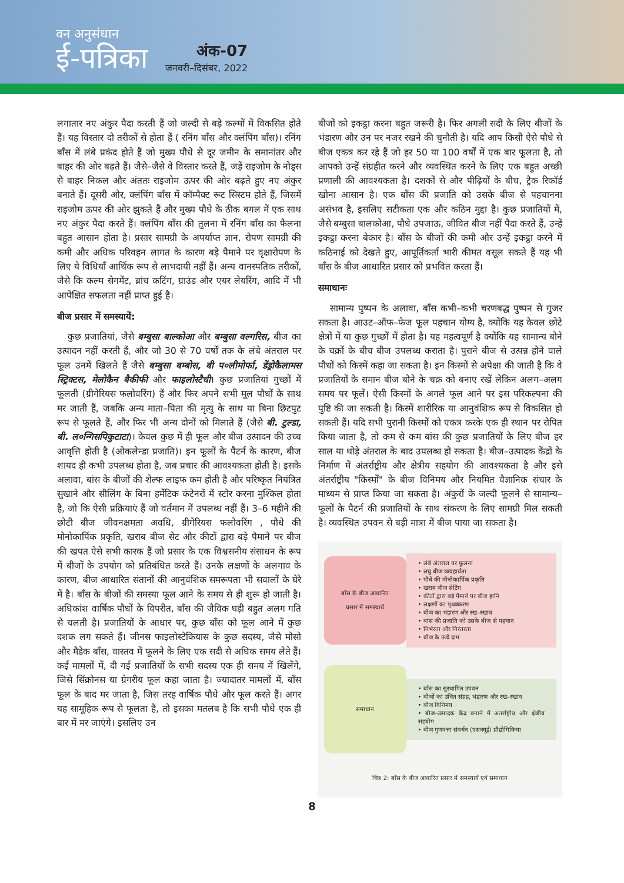वन अनुसंधान
ई-पत्रिका
अंक-07
जनवरी–दिसंबर, 2022
लगातार नए अंकुर पैदा करती हैं जो जल्दी से बड़े कल्मों में विकसित होते हैं। यह विस्तार दो तरीकों से होता हैं ( रनिंग बाँस और क्लंपिंग बाँस)। रनिंग बाँस में लंबे प्रकंद होते हैं जो मुख्य पौधे से दूर जमीन के समानांतर और बाहर की ओर बढ़ते हैं। जैसे–जैसे वे विस्तार करते हैं, जड़ें राइजोम के नोड्स से बाहर निकल और अंततः राइजोम ऊपर की ओर बढ़ते हुए नए अंकुर बनाते हैं। दूसरी ओर, क्लंपिंग बाँस में कॉम्पैक्ट रूट सिस्टम होते हैं, जिसमें राइजोम ऊपर की ओर झुकते हैं और मुख्य पौधे के ठीक बगल में एक साथ नए अंकुर पैदा करते हैं। क्लंपिंग बाँस की तुलना में रनिंग बाँस का फैलना बहुत आसान होता है। प्रसार सामग्री के अपर्याप्त ज्ञान, रोपण सामग्री की कमी और अधिक परिवहन लागत के कारण बड़े पैमाने पर वृक्षारोपण के लिए ये विधियाँ आर्थिक रूप से लाभदायी नहीं हैं। अन्य वानस्पतिक तरीकों, जैसे कि कल्म सेगमेंट, ब्रांच कटिंग, ग्राउंड और एयर लेयरिंग, आदि में भी आपेक्षित सफलता नहीं प्राप्त हुई है।
बीज प्रसार में समस्यायें:
कुछ प्रजातियां, जैसे बम्बुसा बाल्कोआ और बम्बुसा वल्गरिस, बीज का उत्पादन नहीं करती हैं, और जो 30 से 70 वर्षों तक के लंबे अंतराल पर फूल उनमें खिलते हैं जैसे बम्बुसा बम्बोस, बी प०लीमोर्फा, डेंड्रोकैलामस स्ट्रिक्टस, मेलोकैन बैकीफी और फाइलोस्टैची। कुछ प्रजातियां गुच्छों में फूलती (ग्रीगेरियस फलोवरिंग) हैं और फिर अपने सभी मूल पौधों के साथ मर जाती हैं, जबकि अन्य माता–पिता की मृत्यु के साथ या बिना छिटपुट रूप से फूलते हैं, और फिर भी अन्य दोनों को मिलाते हैं (जैसे बी. टुल्डा, बी. ल०न्गिसपिकुटाटा)। केवल कुछ में ही फूल और बीज उत्पादन की उच्च आवृत्ति होती है (ओकलेन्डा प्रजाति)। इन फूलों के पैटर्न के कारण, बीज शायद ही कभी उपलब्ध होता है, जब प्रचार की आवश्यकता होती है। इसके अलावा, बांस के बीजों की शेल्फ लाइफ कम होती है और परिष्कृत नियंत्रित सुखाने और सीलिंग के बिना हर्मेटिक कंटेनरों में स्टोर करना मुश्किल होता है, जो कि ऐसी प्रक्रियाएं हैं जो वर्तमान में उपलब्ध नहीं हैं। 3–6 महीने की छोटी बीज जीवनक्षमता अवधि, ग्रीगेरियस फलोवरिंग , पौधे की मोनोकार्पिक प्रकृति, खराब बीज सेट और कीटों द्वारा बड़े पैमाने पर बीज की खपत ऐसे सभी कारक हैं जो प्रसार के एक विश्वसनीय संसाधन के रूप में बीजों के उपयोग को प्रतिबंधित करते हैं। उनके लक्षणों के अलगाव के कारण, बीज आधारित संतानों की आनुवंशिक समरूपता भी सवालों के घेरे में है। बाँस के बीजों की समस्या फूल आने के समय से ही शुरू हो जाती है। अधिकांश वार्षिक पौधों के विपरीत, बाँस की जैविक घड़ी बहुत अलग गति से चलती है। प्रजातियों के आधार पर, कुछ बाँस को फूल आने में कुछ दशक लग सकते हैं। जीनस फाइलोस्टेकियास के कुछ सदस्य, जैसे मोसो और मैडेक बाँस, वास्तव में फूलने के लिए एक सदी से अधिक समय लेते हैं। कई मामलों में, दी गई प्रजातियों के सभी सदस्य एक ही समय में खिलेंगे, जिसे सिंक्रोनस या ग्रेगरीय फूल कहा जाता है। ज्यादातर मामलों में, बाँस फूल के बाद मर जाता है, जिस तरह वार्षिक पौधे और फूल करते हैं। अगर यह सामूहिक रूप से फूलता है, तो इसका मतलब है कि सभी पौधे एक ही बार में मर जाएंगे। इसलिए उन
बीजों को इकट्ठा करना बहुत जरूरी है। फिर अगली सदी के लिए बीजों के भंडारण और उन पर नजर रखने की चुनौती है। यदि आप किसी ऐसे पौधे से बीज एकत्र कर रहे हैं जो हर 50 या 100 वर्षों में एक बार फूलता है, तो आपको उन्हें संग्रहीत करने और व्यवस्थित करने के लिए एक बहुत अच्छी प्रणाली की आवश्यकता है। दशकों से और पीढ़ियों के बीच, ट्रैक रिकॉर्ड खोना आसान है। एक बाँस की प्रजाति को उसके बीज से पहचानना असंभव है, इसलिए सटीकता एक और कठिन मुद्दा है। कुछ प्रजातियों में, जैसे बम्बुसा बालकोआ, पौधे उपजाऊ, जीवित बीज नहीं पैदा करते हैं, उन्हें इकट्ठा करना बेकार है। बाँस के बीजों की कमी और उन्हें इकट्ठा करने में कठिनाई को देखते हुए, आपूर्तिकर्ता भारी कीमत वसूल सकते हैं यह भी बाँस के बीज आधारित प्रसार को प्रभवित करता हैं।
समाधानः
सामान्य पुष्पन के अलावा, बाँस कभी–कभी चरणबद्ध पुष्पन से गुजर सकता है। आउट–ऑफ–फेज फूल पहचान योग्य है, क्योंकि यह केवल छोटे क्षेत्रों में या कुछ गुच्छों में होता है। यह महत्वपूर्ण है क्योंकि यह सामान्य बोने के चक्रों के बीच बीज उपलब्ध कराता है। पुराने बीज से उत्पन्न होने वाले पौधों को किस्में कहा जा सकता है। इन किस्मों से अपेक्षा की जाती है कि वे प्रजातियों के समान बीज बोने के चक्र को बनाए रखें लेकिन अलग–अलग समय पर फूलें। ऐसी किस्मों के अगले फूल आने पर इस परिकल्पना की पुष्टि की जा सकती है। किस्में शारीरिक या आनुवंशिक रूप से विकसित हो सकती हैं। यदि सभी पुरानी किस्मों को एकत्र करके एक ही स्थान पर रोपित किया जाता है, तो कम से कम बांस की कुछ प्रजातियों के लिए बीज हर साल या थोड़े अंतराल के बाद उपलब्ध हो सकता है। बीज–उत्पादक केंद्रों के निर्माण में अंतर्राष्ट्रीय और क्षेत्रीय सहयोग की आवश्यकता है और इसे अंतर्राष्ट्रीय "किस्मों" के बीज विनिमय और नियमित वैज्ञानिक संचार के माध्यम से प्राप्त किया जा सकता है। अंकुरों के जल्दी फूलने से सामान्य–फूलों के पैटर्न की प्रजातियों के साथ संकरण के लिए सामग्री मिल सकती है। व्यवस्थित उपवन से बड़ी मात्रा में बीज पाया जा सकता है।
बाँस के बीज आधारित
प्रसार में समस्यायें
• लंबे अंतराल पर फूलना
• लघु बीज व्यवहार्यता
• पौधे की मोनोकार्पिक प्रकृति
• खराब बीज सेटिंग
• कीटों द्वारा बड़े पैमाने पर बीज हानि
• लक्षणों का पृथक्करण
• बीज का भंडारण और रख–रखाव
• बांस की प्रजाति को उसके बीज से पहचान
• निर्भरता और निरंतरता
• बीज के ऊंचे दाम
समाधान
• बाँस का सुस्थापित उपवन
• बीजों का उचित संग्रह, भंडारण और रख–रखाव
• बीज विनिमय
• बीज–उत्पादक केंद्र बनाने में अंतर्राष्ट्रीय और क्षेत्रीय सहयोग
• बीज गुणवत्ता संवर्धन (एसक्यूई) प्रौद्योगिकिया
चित्र 2: बाँस के बीज आधारित प्रसार में समस्यायें एवं समाधान
8